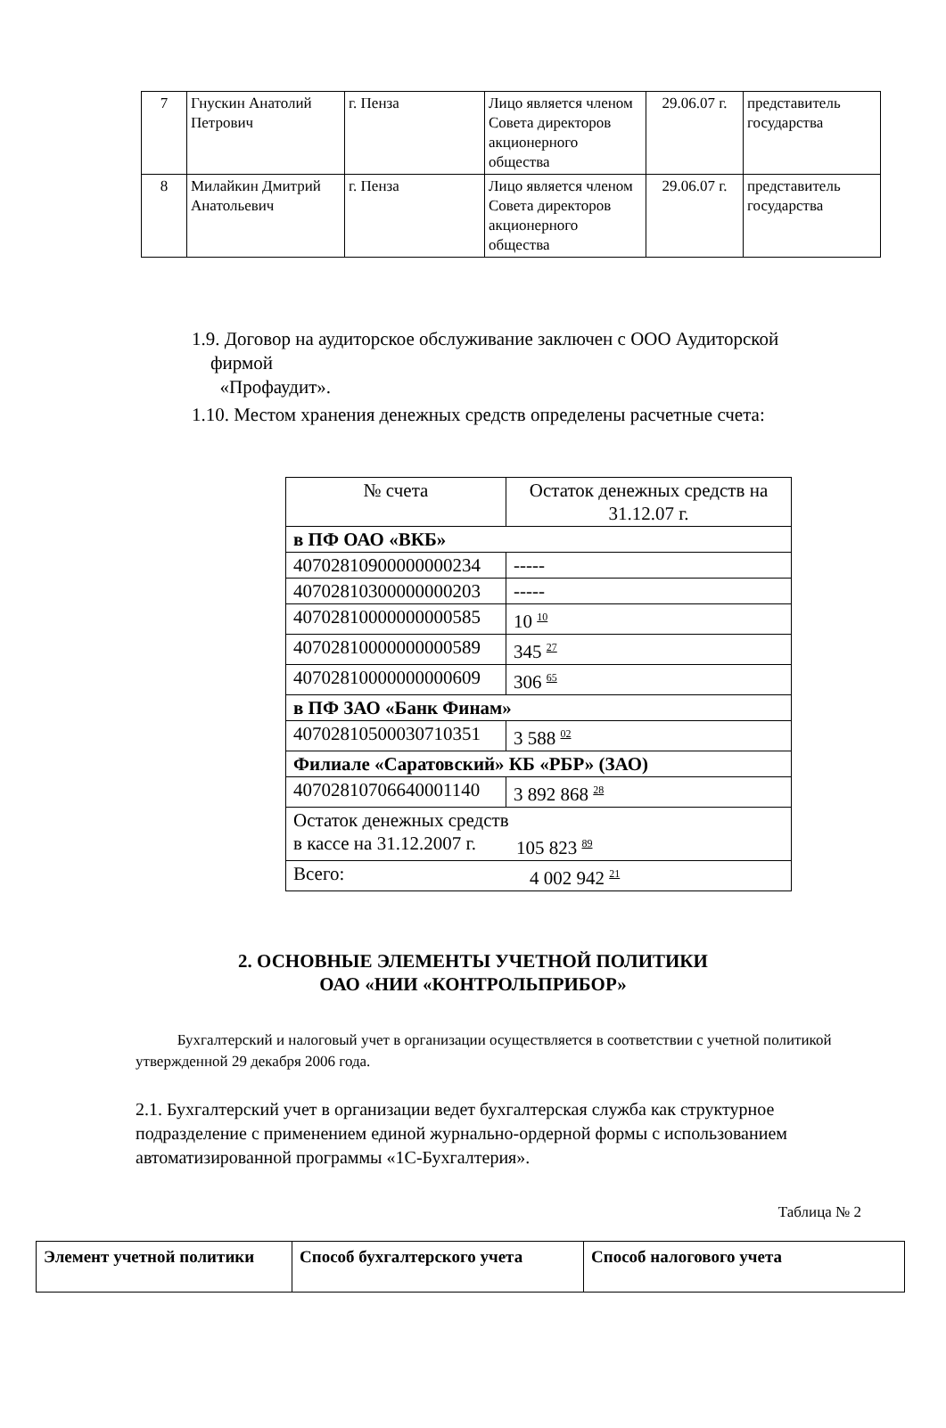| 7 | Гнускин Анатолий Петрович | г. Пенза | Лицо является членом Совета директоров акционерного общества | 29.06.07 г. | представитель государства |
| 8 | Милайкин Дмитрий Анатольевич | г. Пенза | Лицо является членом Совета директоров акционерного общества | 29.06.07 г. | представитель государства |
1.9. Договор на аудиторское обслуживание заключен с ООО Аудиторской
фирмой
«Профаудит».
1.10. Местом хранения денежных средств определены расчетные счета:
| № счета | Остаток денежных средств на 31.12.07 г. |
| в ПФ ОАО «ВКБ» | |
| 40702810900000000234 | ----- |
| 40702810300000000203 | ----- |
| 40702810000000000585 | 10 10 |
| 40702810000000000589 | 345 27 |
| 40702810000000000609 | 306 65 |
| в ПФ ЗАО «Банк Финам» | |
| 40702810500030710351 | 3 588 02 |
| Филиале «Саратовский» КБ «РБР» (ЗАО) | |
| 40702810706640001140 | 3 892 868 28 |
| Остаток денежных средств в кассе на 31.12.2007 г. 105 823 89 | |
| Всего: 4 002 942 21 | |
2. ОСНОВНЫЕ ЭЛЕМЕНТЫ УЧЕТНОЙ ПОЛИТИКИ
ОАО «НИИ «КОНТРОЛЬПРИБОР»
Бухгалтерский и налоговый учет в организации осуществляется в соответствии с учетной политикой утвержденной 29 декабря 2006 года.
2.1. Бухгалтерский учет в организации ведет бухгалтерская служба как структурное подразделение с применением единой журнально-ордерной формы с использованием автоматизированной программы «1С-Бухгалтерия».
Таблица № 2
| Элемент учетной политики | Способ бухгалтерского учета | Способ налогового учета |
| --- | --- | --- |